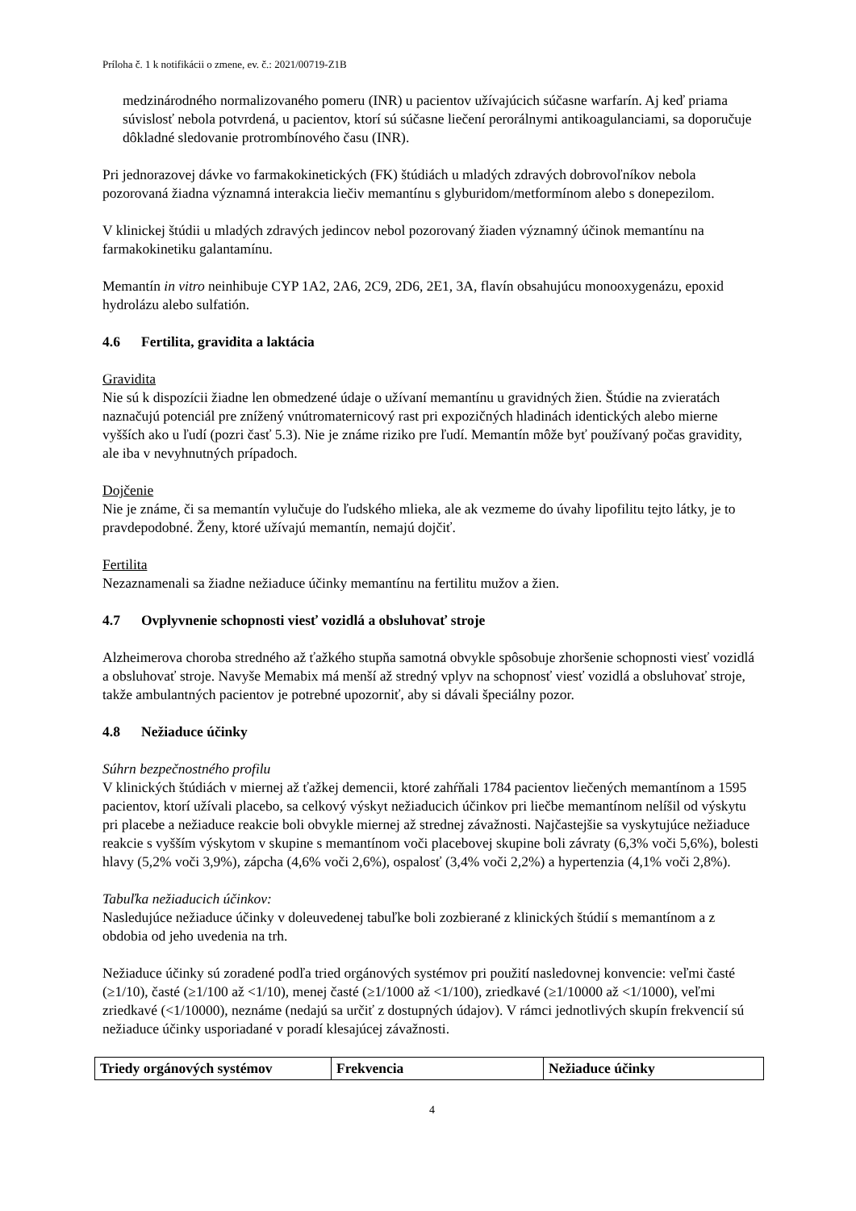Príloha č. 1 k notifikácii o zmene, ev. č.: 2021/00719-Z1B
medzinárodného normalizovaného pomeru (INR) u pacientov užívajúcich súčasne warfarín. Aj keď priama súvislosť nebola potvrdená, u pacientov, ktorí sú súčasne liečení perorálnymi antikoagulanciami, sa doporučuje dôkladné sledovanie protrombínového času (INR).
Pri jednorazovej dávke vo farmakokinetických (FK) štúdiách u mladých zdravých dobrovoľníkov nebola pozorovaná žiadna významná interakcia liečiv memantínu s glyburidom/metformínom alebo s donepezilom.
V klinickej štúdii u mladých zdravých jedincov nebol pozorovaný žiaden významný účinok memantínu na farmakokinetiku galantamínu.
Memantín in vitro neinhibuje CYP 1A2, 2A6, 2C9, 2D6, 2E1, 3A, flavín obsahujúcu monooxygenázu, epoxid hydrolázu alebo sulfatión.
4.6 Fertilita, gravidita a laktácia
Gravidita
Nie sú k dispozícii žiadne len obmedzené údaje o užívaní memantínu u gravidných žien. Štúdie na zvieratách naznačujú potenciál pre znížený vnútromaternicový rast pri expozičných hladinách identických alebo mierne vyšších ako u ľudí (pozri časť 5.3). Nie je známe riziko pre ľudí. Memantín môže byť používaný počas gravidity, ale iba v nevyhnutných prípadoch.
Dojčenie
Nie je známe, či sa memantín vylučuje do ľudského mlieka, ale ak vezmeme do úvahy lipofilitu tejto látky, je to pravdepodobné. Ženy, ktoré užívajú memantín, nemajú dojčiť.
Fertilita
Nezaznamenali sa žiadne nežiaduce účinky memantínu na fertilitu mužov a žien.
4.7 Ovplyvnenie schopnosti viesť vozidlá a obsluhovať stroje
Alzheimerova choroba stredného až ťažkého stupňa samotná obvykle spôsobuje zhoršenie schopnosti viesť vozidlá a obsluhovať stroje. Navyše Memabix má menší až stredný vplyv na schopnosť viesť vozidlá a obsluhovať stroje, takže ambulantných pacientov je potrebné upozorniť, aby si dávali špeciálny pozor.
4.8 Nežiaduce účinky
Súhrn bezpečnostného profilu
V klinických štúdiách v miernej až ťažkej demencii, ktoré zahŕňali 1784 pacientov liečených memantínom a 1595 pacientov, ktorí užívali placebo, sa celkový výskyt nežiaducich účinkov pri liečbe memantínom nelíšil od výskytu pri placebe a nežiaduce reakcie boli obvykle miernej až strednej závažnosti. Najčastejšie sa vyskytujúce nežiaduce reakcie s vyšším výskytom v skupine s memantínom voči placebovej skupine boli závraty (6,3% voči 5,6%), bolesti hlavy (5,2% voči 3,9%), zápcha (4,6% voči 2,6%), ospalosť (3,4% voči 2,2%) a hypertenzia (4,1% voči 2,8%).
Tabuľka nežiaducich účinkov:
Nasledujúce nežiaduce účinky v doleuvedenej tabuľke boli zozbierané z klinických štúdií s memantínom a z obdobia od jeho uvedenia na trh.
Nežiaduce účinky sú zoradené podľa tried orgánových systémov pri použití nasledovnej konvencie: veľmi časté (≥1/10), časté (≥1/100 až <1/10), menej časté (≥1/1000 až <1/100), zriedkavé (≥1/10000 až <1/1000), veľmi zriedkavé (<1/10000), neznáme (nedajú sa určiť z dostupných údajov). V rámci jednotlivých skupín frekvencií sú nežiaduce účinky usporiadané v poradí klesajúcej závažnosti.
| Triedy orgánových systémov | Frekvencia | Nežiaduce účinky |
| --- | --- | --- |
4